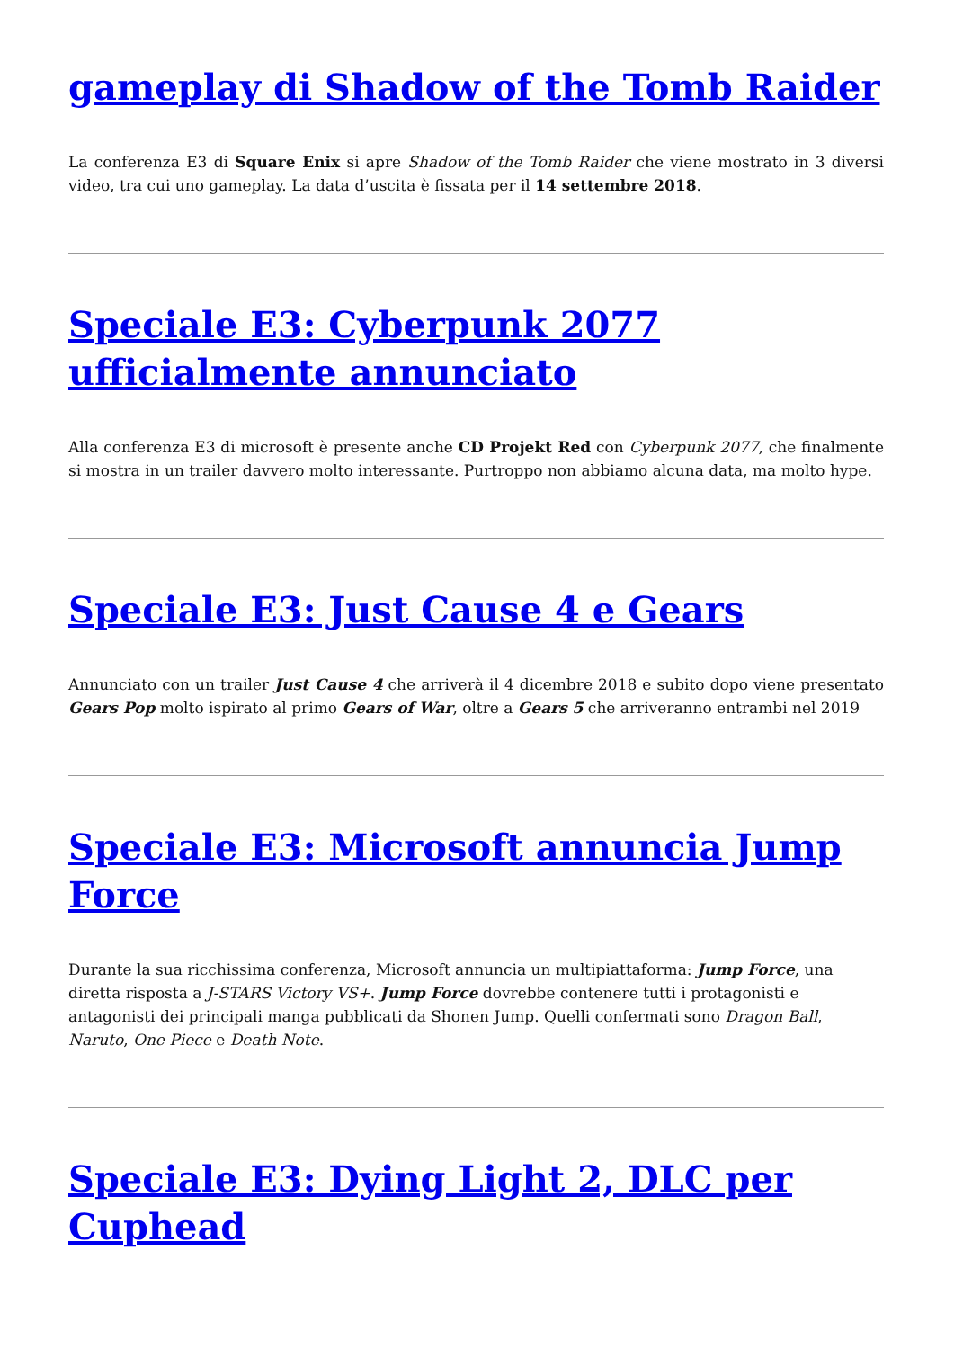gameplay di Shadow of the Tomb Raider
La conferenza E3 di Square Enix si apre Shadow of the Tomb Raider che viene mostrato in 3 diversi video, tra cui uno gameplay. La data d’uscita è fissata per il 14 settembre 2018.
Speciale E3: Cyberpunk 2077 ufficialmente annunciato
Alla conferenza E3 di microsoft è presente anche CD Projekt Red con Cyberpunk 2077, che finalmente si mostra in un trailer davvero molto interessante. Purtroppo non abbiamo alcuna data, ma molto hype.
Speciale E3: Just Cause 4 e Gears
Annunciato con un trailer Just Cause 4 che arriverà il 4 dicembre 2018 e subito dopo viene presentato Gears Pop molto ispirato al primo Gears of War, oltre a Gears 5 che arriveranno entrambi nel 2019
Speciale E3: Microsoft annuncia Jump Force
Durante la sua ricchissima conferenza, Microsoft annuncia un multipiattaforma: Jump Force, una diretta risposta a J-STARS Victory VS+. Jump Force dovrebbe contenere tutti i protagonisti e antagonisti dei principali manga pubblicati da Shonen Jump. Quelli confermati sono Dragon Ball, Naruto, One Piece e Death Note.
Speciale E3: Dying Light 2, DLC per Cuphead